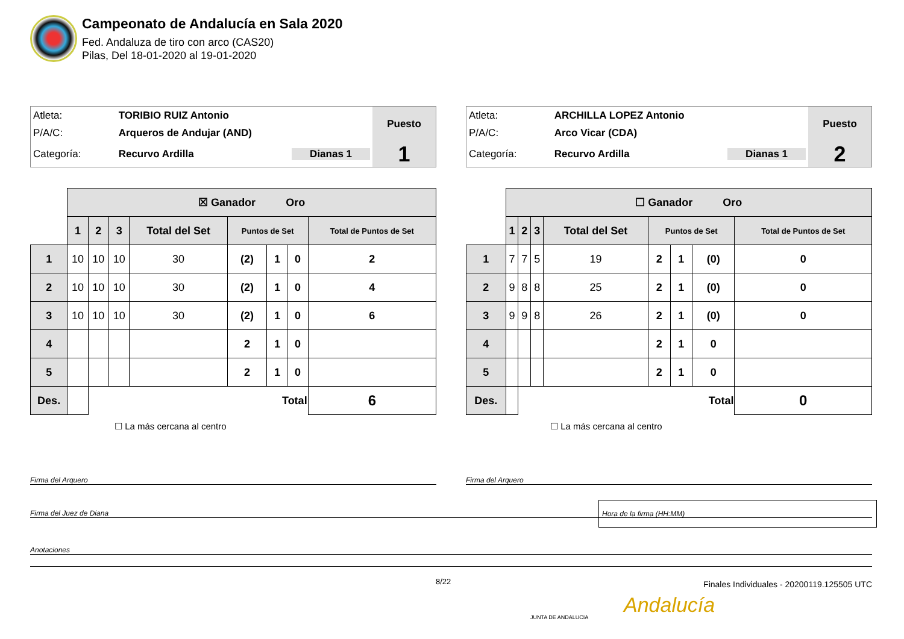Campeonato de Andalucía en Sala 2020
Fed. Andaluza de tiro con arco (CAS20)
Pilas, Del 18-01-2020 al 19-01-2020
| Atleta: | TORIBIO RUIZ Antonio | Puesto |
| P/A/C: | Arqueros de Andujar (AND) | |
| Categoría: | Recurvo Ardilla Dianas 1 | 1 |
| | ☒ Ganador Oro | | | | | | | |
| | 1 | 2 | 3 | Total del Set | Puntos de Set | | | Total de Puntos de Set |
| 1 | 10 | 10 | 10 | 30 | (2) | 1 | 0 | 2 |
| 2 | 10 | 10 | 10 | 30 | (2) | 1 | 0 | 4 |
| 3 | 10 | 10 | 10 | 30 | (2) | 1 | 0 | 6 |
| 4 | | | | | 2 | 1 | 0 | |
| 5 | | | | | 2 | 1 | 0 | |
| Des. | | Total | | | | | | 6 |
☐ La más cercana al centro
| Atleta: | ARCHILLA LOPEZ Antonio | Puesto |
| P/A/C: | Arco Vicar (CDA) | |
| Categoría: | Recurvo Ardilla Dianas 1 | 2 |
| | ☐ Ganador Oro | | | | | | | |
| | 1 | 2 | 3 | Total del Set | Puntos de Set | | | Total de Puntos de Set |
| 1 | 7 | 7 | 5 | 19 | 2 | 1 | (0) | 0 |
| 2 | 9 | 8 | 8 | 25 | 2 | 1 | (0) | 0 |
| 3 | 9 | 9 | 8 | 26 | 2 | 1 | (0) | 0 |
| 4 | | | | | 2 | 1 | 0 | |
| 5 | | | | | 2 | 1 | 0 | |
| Des. | | Total | | | | | | 0 |
☐ La más cercana al centro
Firma del Arquero Firma del Arquero
Firma del Juez de Diana
Hora de la firma (HH:MM)
Anotaciones
8/22
Finales Individuales - 20200119.125505 UTC
JUNTA DE ANDALUCIA Andalucía